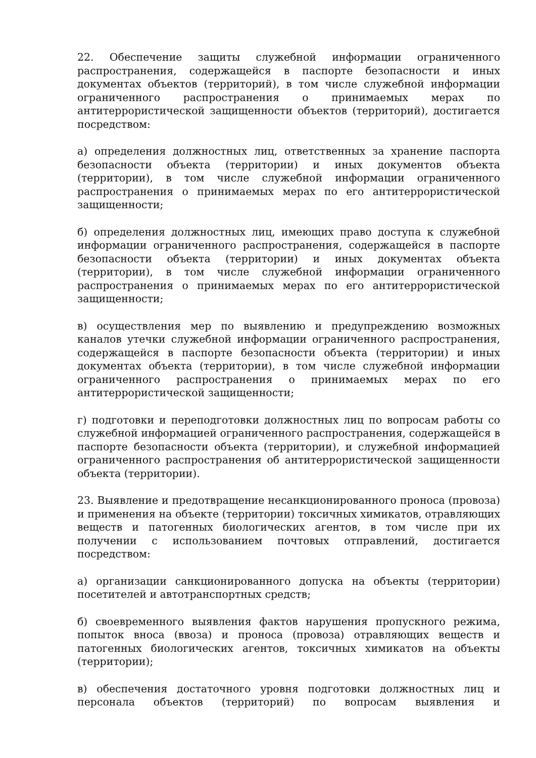22. Обеспечение защиты служебной информации ограниченного распространения, содержащейся в паспорте безопасности и иных документах объектов (территорий), в том числе служебной информации ограниченного распространения о принимаемых мерах по антитеррористической защищенности объектов (территорий), достигается посредством:
а) определения должностных лиц, ответственных за хранение паспорта безопасности объекта (территории) и иных документов объекта (территории), в том числе служебной информации ограниченного распространения о принимаемых мерах по его антитеррористической защищенности;
б) определения должностных лиц, имеющих право доступа к служебной информации ограниченного распространения, содержащейся в паспорте безопасности объекта (территории) и иных документах объекта (территории), в том числе служебной информации ограниченного распространения о принимаемых мерах по его антитеррористической защищенности;
в) осуществления мер по выявлению и предупреждению возможных каналов утечки служебной информации ограниченного распространения, содержащейся в паспорте безопасности объекта (территории) и иных документах объекта (территории), в том числе служебной информации ограниченного распространения о принимаемых мерах по его антитеррористической защищенности;
г) подготовки и переподготовки должностных лиц по вопросам работы со служебной информацией ограниченного распространения, содержащейся в паспорте безопасности объекта (территории), и служебной информацией ограниченного распространения об антитеррористической защищенности объекта (территории).
23. Выявление и предотвращение несанкционированного проноса (провоза) и применения на объекте (территории) токсичных химикатов, отравляющих веществ и патогенных биологических агентов, в том числе при их получении с использованием почтовых отправлений, достигается посредством:
а) организации санкционированного допуска на объекты (территории) посетителей и автотранспортных средств;
б) своевременного выявления фактов нарушения пропускного режима, попыток вноса (ввоза) и проноса (провоза) отравляющих веществ и патогенных биологических агентов, токсичных химикатов на объекты (территории);
в) обеспечения достаточного уровня подготовки должностных лиц и персонала объектов (территорий) по вопросам выявления и